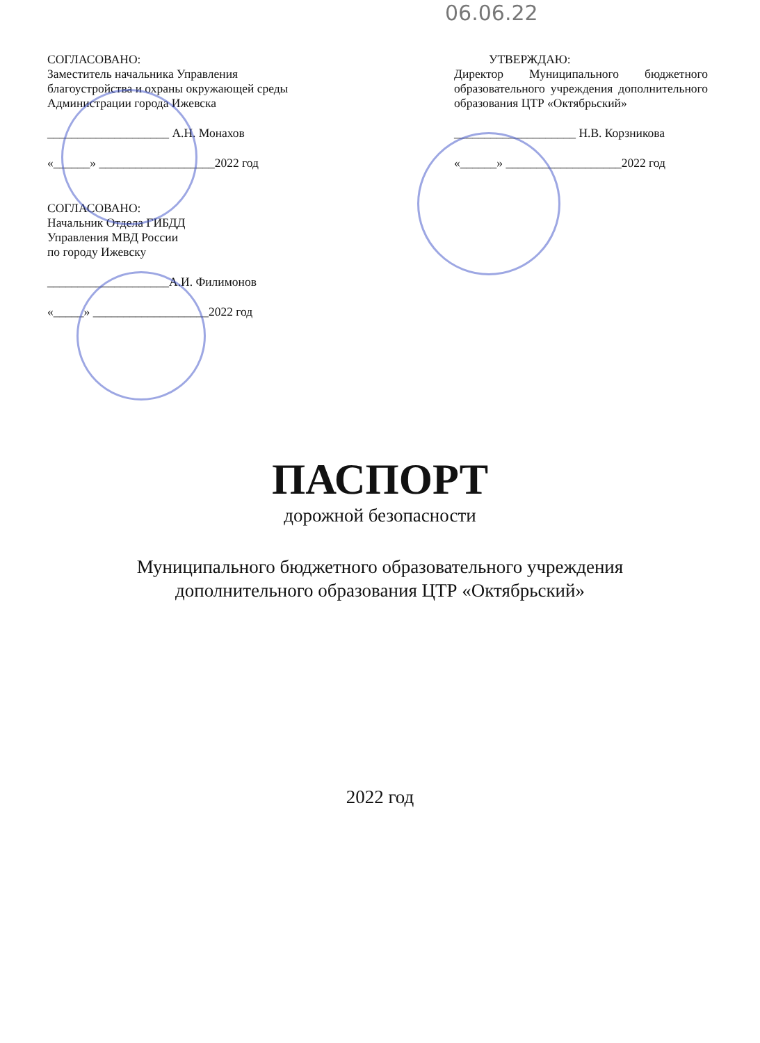06.06.22
СОГЛАСОВАНО:
Заместитель начальника Управления благоустройства и охраны окружающей среды Администрации города Ижевска
____________________ А.Н. Монахов
«______» ___________________2022 год
СОГЛАСОВАНО:
Начальник Отдела ГИБДД
Управления МВД России
по городу Ижевску
____________________А.И. Филимонов
«_____» ___________________2022 год
УТВЕРЖДАЮ:
Директор Муниципального бюджетного образовательного учреждения дополнительного
образования ЦТР «Октябрьский»
____________________ Н.В. Корзникова
«______» ___________________2022 год
ПАСПОРТ
дорожной безопасности
Муниципального бюджетного образовательного учреждения
дополнительного образования ЦТР «Октябрьский»
2022 год